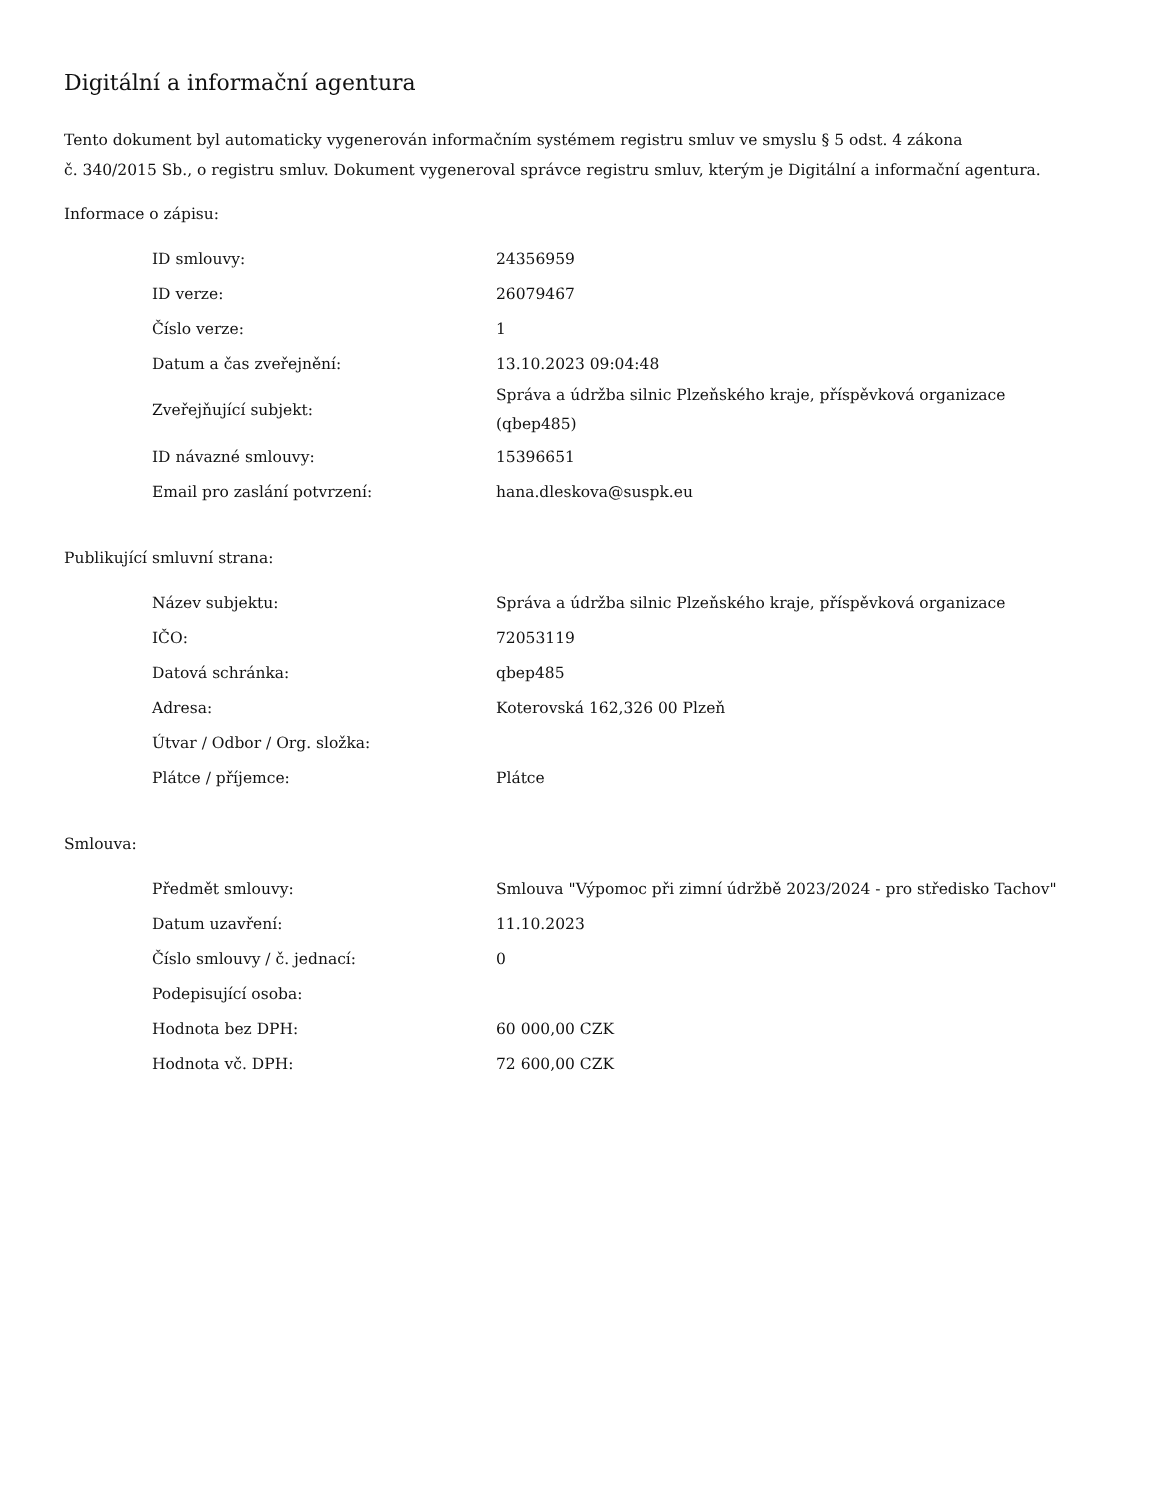Digitální a informační agentura
Tento dokument byl automaticky vygenerován informačním systémem registru smluv ve smyslu § 5 odst. 4 zákona
č. 340/2015 Sb., o registru smluv. Dokument vygeneroval správce registru smluv, kterým je Digitální a informační agentura.
Informace o zápisu:
| ID smlouvy: | 24356959 |
| ID verze: | 26079467 |
| Číslo verze: | 1 |
| Datum a čas zveřejnění: | 13.10.2023 09:04:48 |
| Zveřejňující subjekt: | Správa a údržba silnic Plzeňského kraje, příspěvková organizace (qbep485) |
| ID návazné smlouvy: | 15396651 |
| Email pro zaslání potvrzení: | hana.dleskova@suspk.eu |
Publikující smluvní strana:
| Název subjektu: | Správa a údržba silnic Plzeňského kraje, příspěvková organizace |
| IČO: | 72053119 |
| Datová schránka: | qbep485 |
| Adresa: | Koterovská 162,326 00 Plzeň |
| Útvar / Odbor / Org. složka: | |
| Plátce / příjemce: | Plátce |
Smlouva:
| Předmět smlouvy: | Smlouva "Výpomoc při zimní údržbě 2023/2024 - pro středisko Tachov" |
| Datum uzavření: | 11.10.2023 |
| Číslo smlouvy / č. jednací: | 0 |
| Podepisující osoba: | |
| Hodnota bez DPH: | 60 000,00 CZK |
| Hodnota vč. DPH: | 72 600,00 CZK |